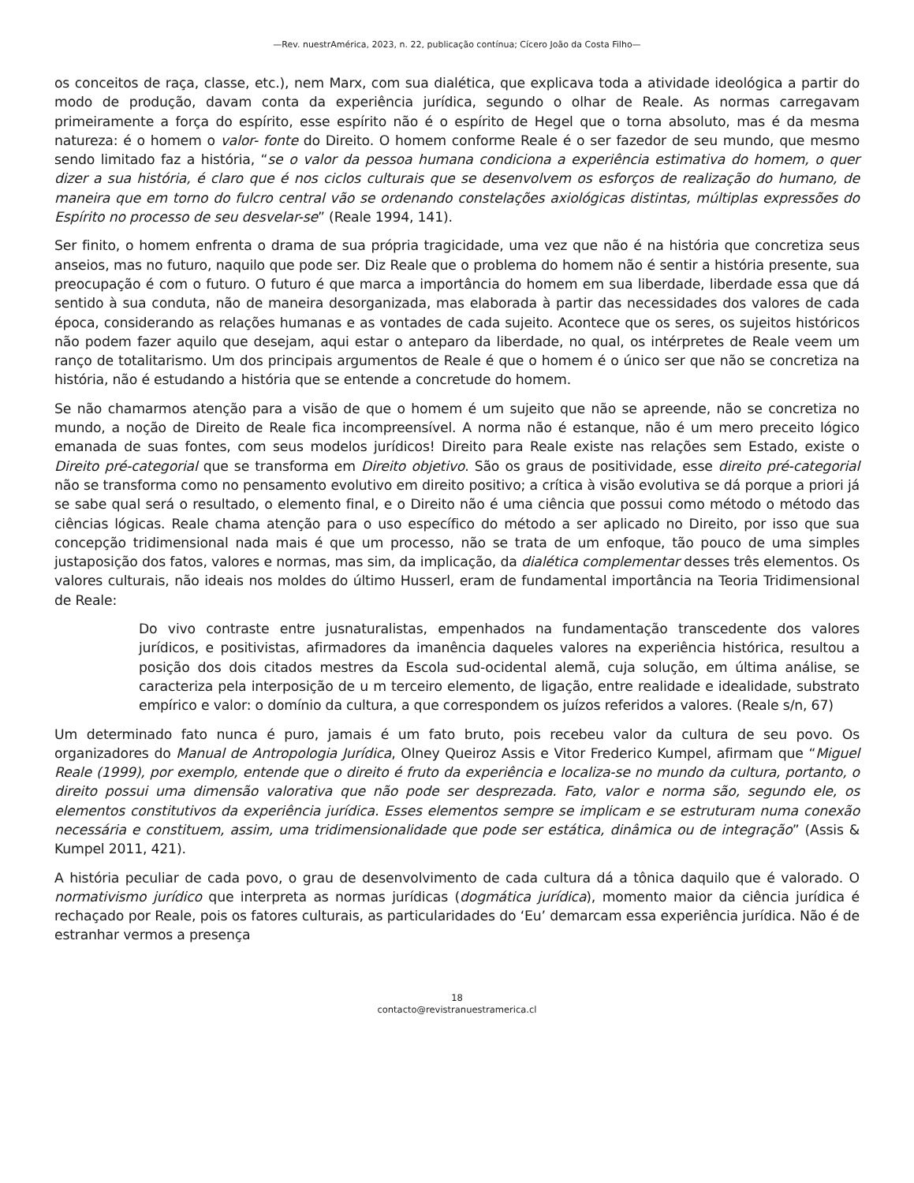—Rev. nuestrAmérica, 2023, n. 22, publicação contínua; Cícero João da Costa Filho—
os conceitos de raça, classe, etc.), nem Marx, com sua dialética, que explicava toda a atividade ideológica a partir do modo de produção, davam conta da experiência jurídica, segundo o olhar de Reale. As normas carregavam primeiramente a força do espírito, esse espírito não é o espírito de Hegel que o torna absoluto, mas é da mesma natureza: é o homem o valor- fonte do Direito. O homem conforme Reale é o ser fazedor de seu mundo, que mesmo sendo limitado faz a história, “se o valor da pessoa humana condiciona a experiência estimativa do homem, o quer dizer a sua história, é claro que é nos ciclos culturais que se desenvolvem os esforços de realização do humano, de maneira que em torno do fulcro central vão se ordenando constelações axiológicas distintas, múltiplas expressões do Espírito no processo de seu desvelar-se” (Reale 1994, 141).
Ser finito, o homem enfrenta o drama de sua própria tragicidade, uma vez que não é na história que concretiza seus anseios, mas no futuro, naquilo que pode ser. Diz Reale que o problema do homem não é sentir a história presente, sua preocupação é com o futuro. O futuro é que marca a importância do homem em sua liberdade, liberdade essa que dá sentido à sua conduta, não de maneira desorganizada, mas elaborada à partir das necessidades dos valores de cada época, considerando as relações humanas e as vontades de cada sujeito. Acontece que os seres, os sujeitos históricos não podem fazer aquilo que desejam, aqui estar o anteparo da liberdade, no qual, os intérpretes de Reale veem um ranço de totalitarismo. Um dos principais argumentos de Reale é que o homem é o único ser que não se concretiza na história, não é estudando a história que se entende a concretude do homem.
Se não chamarmos atenção para a visão de que o homem é um sujeito que não se apreende, não se concretiza no mundo, a noção de Direito de Reale fica incompreensível. A norma não é estanque, não é um mero preceito lógico emanada de suas fontes, com seus modelos jurídicos! Direito para Reale existe nas relações sem Estado, existe o Direito pré-categorial que se transforma em Direito objetivo. São os graus de positividade, esse direito pré-categorial não se transforma como no pensamento evolutivo em direito positivo; a crítica à visão evolutiva se dá porque a priori já se sabe qual será o resultado, o elemento final, e o Direito não é uma ciência que possui como método o método das ciências lógicas. Reale chama atenção para o uso específico do método a ser aplicado no Direito, por isso que sua concepção tridimensional nada mais é que um processo, não se trata de um enfoque, tão pouco de uma simples justaposição dos fatos, valores e normas, mas sim, da implicação, da dialética complementar desses três elementos. Os valores culturais, não ideais nos moldes do último Husserl, eram de fundamental importância na Teoria Tridimensional de Reale:
Do vivo contraste entre jusnaturalistas, empenhados na fundamentação transcedente dos valores jurídicos, e positivistas, afirmadores da imanência daqueles valores na experiência histórica, resultou a posição dos dois citados mestres da Escola sud-ocidental alemã, cuja solução, em última análise, se caracteriza pela interposição de u m terceiro elemento, de ligação, entre realidade e idealidade, substrato empírico e valor: o domínio da cultura, a que correspondem os juízos referidos a valores. (Reale s/n, 67)
Um determinado fato nunca é puro, jamais é um fato bruto, pois recebeu valor da cultura de seu povo. Os organizadores do Manual de Antropologia Jurídica, Olney Queiroz Assis e Vitor Frederico Kumpel, afirmam que “Miguel Reale (1999), por exemplo, entende que o direito é fruto da experiência e localiza-se no mundo da cultura, portanto, o direito possui uma dimensão valorativa que não pode ser desprezada. Fato, valor e norma são, segundo ele, os elementos constitutivos da experiência jurídica. Esses elementos sempre se implicam e se estruturam numa conexão necessária e constituem, assim, uma tridimensionalidade que pode ser estática, dinâmica ou de integração” (Assis & Kumpel 2011, 421).
A história peculiar de cada povo, o grau de desenvolvimento de cada cultura dá a tônica daquilo que é valorado. O normativismo jurídico que interpreta as normas jurídicas (dogmática jurídica), momento maior da ciência jurídica é rechaçado por Reale, pois os fatores culturais, as particularidades do ‘Eu’ demarcam essa experiência jurídica. Não é de estranhar vermos a presença
18
contacto@revistranuestramerica.cl